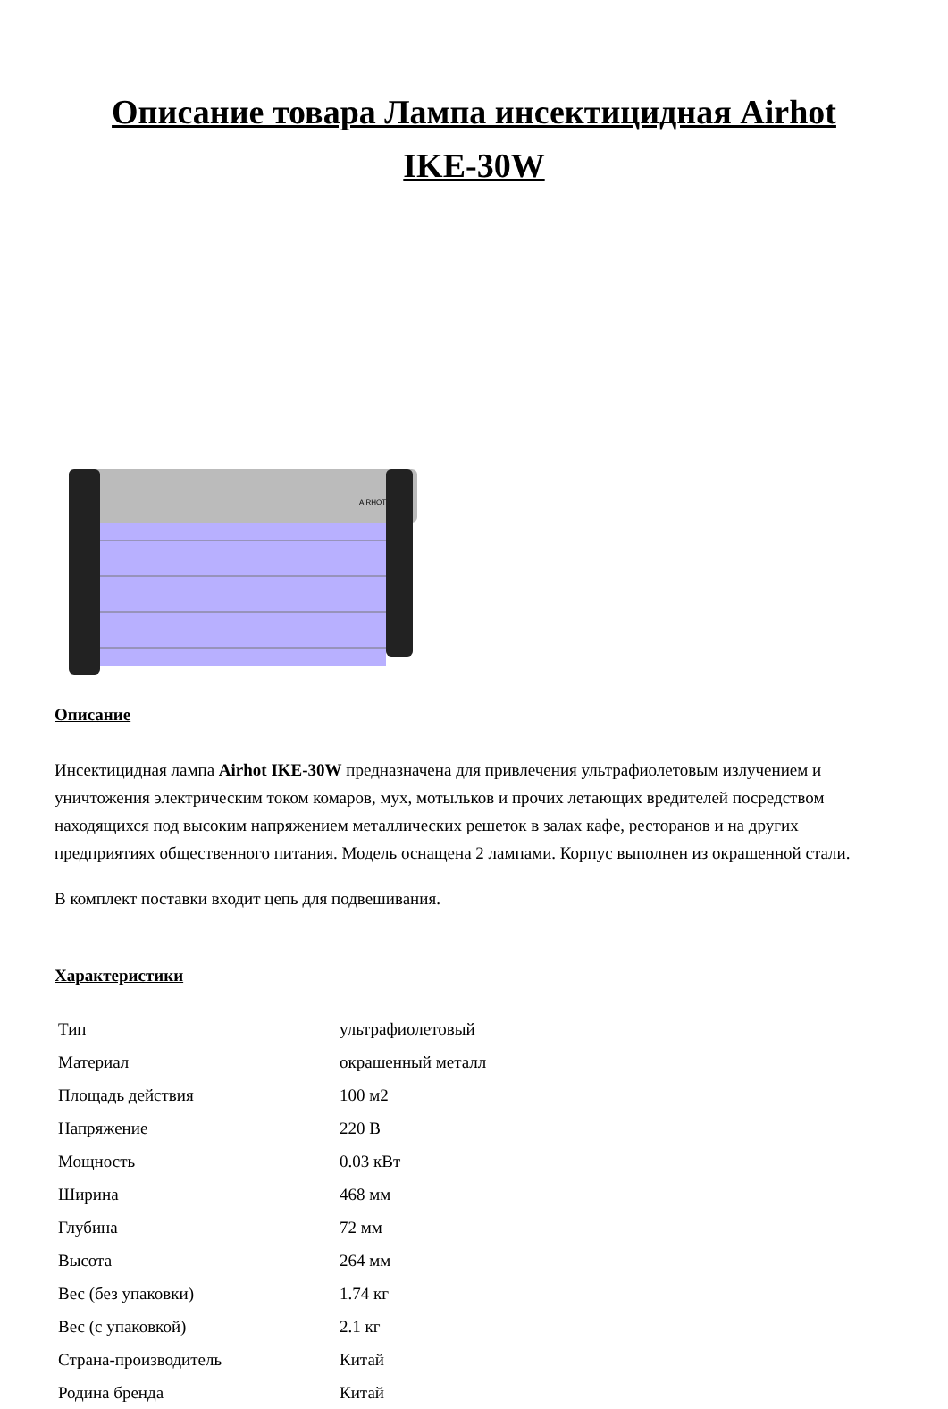Описание товара Лампа инсектицидная Airhot
IKE-30W
AIRHOT
Описание
Инсектицидная лампа Airhot IKE-30W предназначена для привлечения ультрафиолетовым излучением и уничтожения электрическим током комаров, мух, мотыльков и прочих летающих вредителей посредством находящихся под высоким напряжением металлических решеток в залах кафе, ресторанов и на других предприятиях общественного питания. Модель оснащена 2 лампами. Корпус выполнен из окрашенной стали.
В комплект поставки входит цепь для подвешивания.
Характеристики
| Тип | ультрафиолетовый |
| Материал | окрашенный металл |
| Площадь действия | 100 м2 |
| Напряжение | 220 В |
| Мощность | 0.03 кВт |
| Ширина | 468 мм |
| Глубина | 72 мм |
| Высота | 264 мм |
| Вес (без упаковки) | 1.74 кг |
| Вес (с упаковкой) | 2.1 кг |
| Страна-производитель | Китай |
| Родина бренда | Китай |